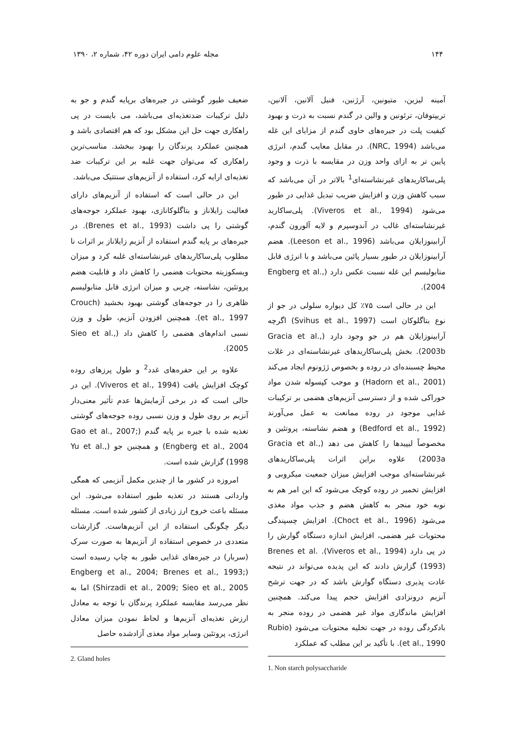۱۴۴ مجله علوم دامی ایران دوره ۴۲، شماره ۲، ۱۳۹۰
آمینه لیزین، متیونین، آرژنین، فنیل آلانین، آلانین، تریپتوفان، ترئونین و والین در گندم نسبت به ذرت و بهبود کیفیت پلت در جیره‌های حاوی گندم از مزایای این غله می‌باشد (NRC, 1994). در مقابل معایب گندم، انرژی پایین تر به ازای واحد وزن در مقایسه با ذرت و وجود پلی‌ساکاریدهای غیرنشاسته‌ای<sup>1</sup> بالاتر در آن می‌باشد که سبب کاهش وزن و افزایش ضریب تبدیل غذایی در طیور می‌شود (Viveros et al., 1994). پلی‌ساکارید غیرنشاسته‌ای غالب در آندوسپرم و لایه آلورون گندم، آرابینوزایلان می‌باشد (Leeson et al., 1996). هضم آرابینوزایلان در طیور بسیار پائین می‌باشد و با انرژی قابل متابولیسم این غله نسبت عکس دارد (Engberg et al., 2004).
این در حالی است ۷۵٪ کل دیواره سلولی در جو از نوع بتاگلوکان است (Svihus et al., 1997) اگرچه آرابینوزایلان هم در جو وجود دارد (Gracia et al., 2003b). بخش پلی‌ساکاریدهای غیرنشاسته‌ای در غلات محیط چسبنده‌ای در روده و بخصوص ژژونوم ایجاد می‌کند (Hadorn et al., 2001) و موجب کپسوله شدن مواد خوراکی شده و از دسترسی آنزیم‌های هضمی بر ترکیبات غذایی موجود در روده ممانعت به عمل می‌آورند (Bedford et al., 1992) و هضم نشاسته، پروتئین و مخصوصاً لیپیدها را کاهش می دهد (Gracia et al., 2003a) علاوه براین اثرات پلی‌ساکاریدهای غیرنشاسته‌ای موجب افزایش میزان جمعیت میکروبی و افزایش تخمیر در روده کوچک می‌شود که این امر هم به نوبه خود منجر به کاهش هضم و جذب مواد مغذی می‌شود (Choct et al., 1996). افزایش چسپندگی محتویات غیر هضمی، افزایش اندازه دستگاه گوارش را در پی دارد (Viveros et al., 1994). Brenes et al. (1993) گزارش دادند که این پدیده می‌تواند در نتیجه عادت پذیری دستگاه گوارش باشد که در جهت ترشح آنزیم درونزادی افزایش حجم پیدا می‌کند. همچنین افزایش ماندگاری مواد غیر هضمی در روده منجر به بادکردگی روده در جهت تخلیه محتویات می‌شود (Rubio et al., 1990). با تأکید بر این مطلب که عملکرد
1. Non starch polysaccharide
ضعیف طیور گوشتی در جیره‌های برپایه گندم و جو به دلیل ترکیبات ضدتغذیه‌ای می‌باشد، می بایست در پی راهکاری جهت حل این مشکل بود که هم اقتصادی باشد و همچنین عملکرد پرندگان را بهبود ببخشد. مناسب‌ترین راهکاری که می‌توان جهت غلبه بر این ترکیبات ضد تغذیه‌ای ارایه کرد، استفاده از آنزیم‌های سنتتیک می‌باشد.
این در حالی است که استفاده از آنزیم‌های دارای فعالیت زایلاناز و بتاگلوکانازی، بهبود عملکرد جوجه‌های گوشتی را پی داشت (Brenes et al., 1993). در جیره‌های بر پایه گندم استفاده از آنزیم زایلاناز بر اثرات نا مطلوب پلی‌ساکاریدهای غیرنشاسته‌ای غلبه کرد و میزان ویسکوزیته محتویات هضمی را کاهش داد و قابلیت هضم پروتئین، نشاسته، چربی و میزان انرژی قابل متابولیسم ظاهری را در جوجه‌های گوشتی بهبود بخشید (Crouch et al., 1997). همچنین افزودن آنزیم، طول و وزن نسبی اندام‌های هضمی را کاهش داد (Sieo et al., 2005).
علاوه بر این حفره‌های غدد<sup>2</sup> و طول پرزهای روده کوچک افزایش یافت (Viveros et al., 1994). این در حالی است که در برخی آزمایش‌ها عدم تأثیر معنی‌دار آنزیم بر روی طول و وزن نسبی روده جوجه‌های گوشتی تغذیه شده با جیره بر پایه گندم (Gao et al., 2007; Engberg et al., 2004) و همچنین جو (Yu et al., 1998) گزارش شده است.
امروزه در کشور ما از چندین مکمل آنزیمی که همگی وارداتی هستند در تغذیه طیور استفاده می‌شود. این مسئله باعث خروج ارز زیادی از کشور شده است. مسئله دیگر چگونگی استفاده از این آنزیم‌هاست. گزارشات متعددی در خصوص استفاده از آنزیم‌ها به صورت سرک (سربار) در جیره‌های غذایی طیور به چاپ رسیده است (Engberg et al., 2004; Brenes et al., 1993; Shirzadi et al., 2009; Sieo et al., 2005) اما به نظر می‌رسد مقایسه عملکرد پرندگان با توجه به معادل ارزش تغذیه‌ای آنزیم‌ها و لحاظ نمودن میزان معادل انرژی، پروتئین وسایر مواد مغذی آزادشده حاصل
2. Gland holes